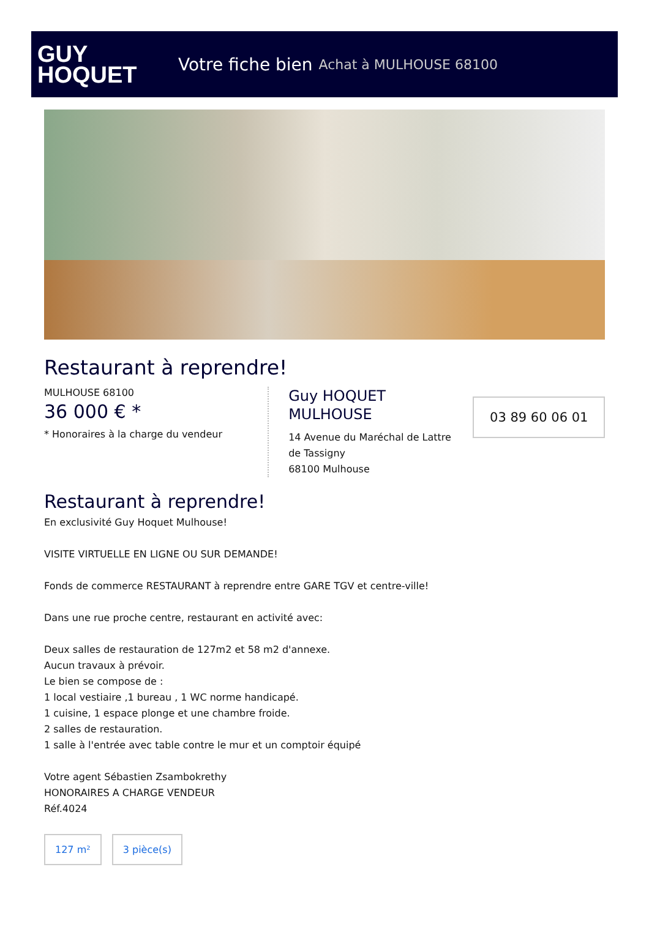GUY
HOQUET
Votre fiche bien Achat à MULHOUSE 68100
Restaurant à reprendre!
MULHOUSE 68100
36 000 € *
* Honoraires à la charge du vendeur
Guy HOQUET MULHOUSE
14 Avenue du Maréchal de Lattre de Tassigny
68100 Mulhouse
03 89 60 06 01
Restaurant à reprendre!
En exclusivité Guy Hoquet Mulhouse!
VISITE VIRTUELLE EN LIGNE OU SUR DEMANDE!
Fonds de commerce RESTAURANT à reprendre entre GARE TGV et centre-ville!
Dans une rue proche centre, restaurant en activité avec:
Deux salles de restauration de 127m2 et 58 m2 d'annexe.
Aucun travaux à prévoir.
Le bien se compose de :
1 local vestiaire ,1 bureau , 1 WC norme handicapé.
1 cuisine, 1 espace plonge et une chambre froide.
2 salles de restauration.
1 salle à l'entrée avec table contre le mur et un comptoir équipé
Votre agent Sébastien Zsambokrethy
HONORAIRES A CHARGE VENDEUR
Réf.4024
127 m² 3 pièce(s)